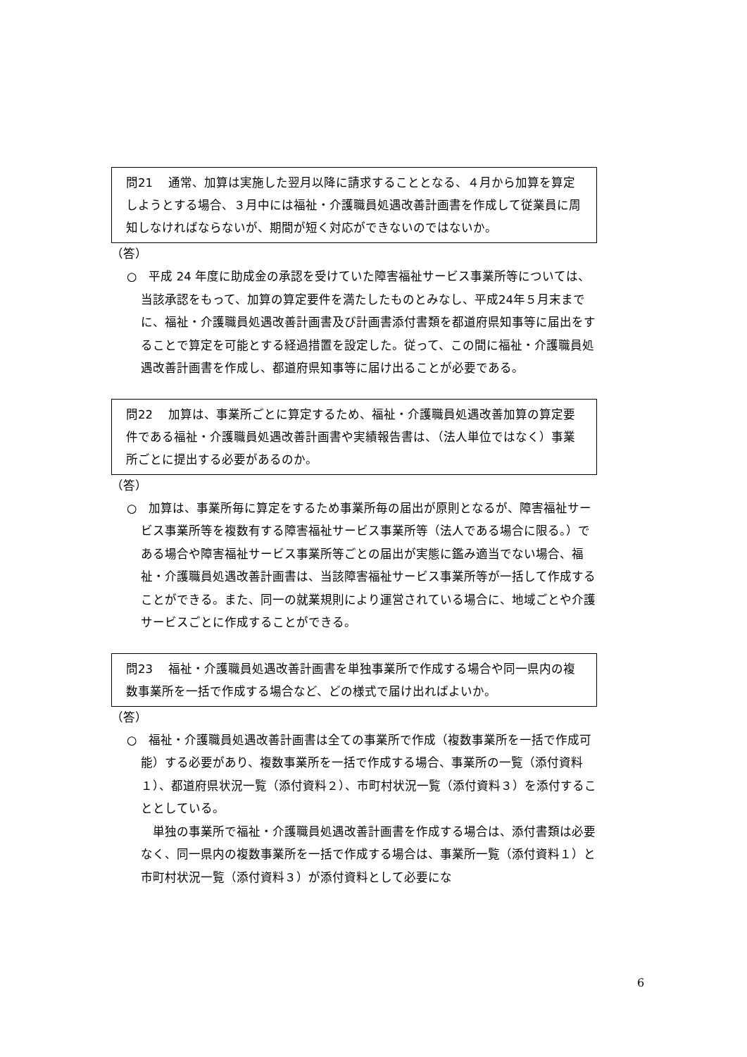問21　 通常、加算は実施した翌月以降に請求することとなる、４月から加算を算定しようとする場合、３月中には福祉・介護職員処遇改善計画書を作成して従業員に周知しなければならないが、期間が短く対応ができないのではないか。
（答）
○　平成 24 年度に助成金の承認を受けていた障害福祉サービス事業所等については、当該承認をもって、加算の算定要件を満たしたものとみなし、平成24年５月末までに、福祉・介護職員処遇改善計画書及び計画書添付書類を都道府県知事等に届出をすることで算定を可能とする経過措置を設定した。従って、この間に福祉・介護職員処遇改善計画書を作成し、都道府県知事等に届け出ることが必要である。
問22　 加算は、事業所ごとに算定するため、福祉・介護職員処遇改善加算の算定要件である福祉・介護職員処遇改善計画書や実績報告書は、（法人単位ではなく）事業所ごとに提出する必要があるのか。
（答）
○　加算は、事業所毎に算定をするため事業所毎の届出が原則となるが、障害福祉サービス事業所等を複数有する障害福祉サービス事業所等（法人である場合に限る。）である場合や障害福祉サービス事業所等ごとの届出が実態に鑑み適当でない場合、福祉・介護職員処遇改善計画書は、当該障害福祉サービス事業所等が一括して作成することができる。また、同一の就業規則により運営されている場合に、地域ごとや介護サービスごとに作成することができる。
問23　 福祉・介護職員処遇改善計画書を単独事業所で作成する場合や同一県内の複数事業所を一括で作成する場合など、どの様式で届け出ればよいか。
（答）
○　福祉・介護職員処遇改善計画書は全ての事業所で作成（複数事業所を一括で作成可能）する必要があり、複数事業所を一括で作成する場合、事業所の一覧（添付資料１）、都道府県状況一覧（添付資料２）、市町村状況一覧（添付資料３）を添付することとしている。
　単独の事業所で福祉・介護職員処遇改善計画書を作成する場合は、添付書類は必要なく、同一県内の複数事業所を一括で作成する場合は、事業所一覧（添付資料１）と市町村状況一覧（添付資料３）が添付資料として必要にな
6